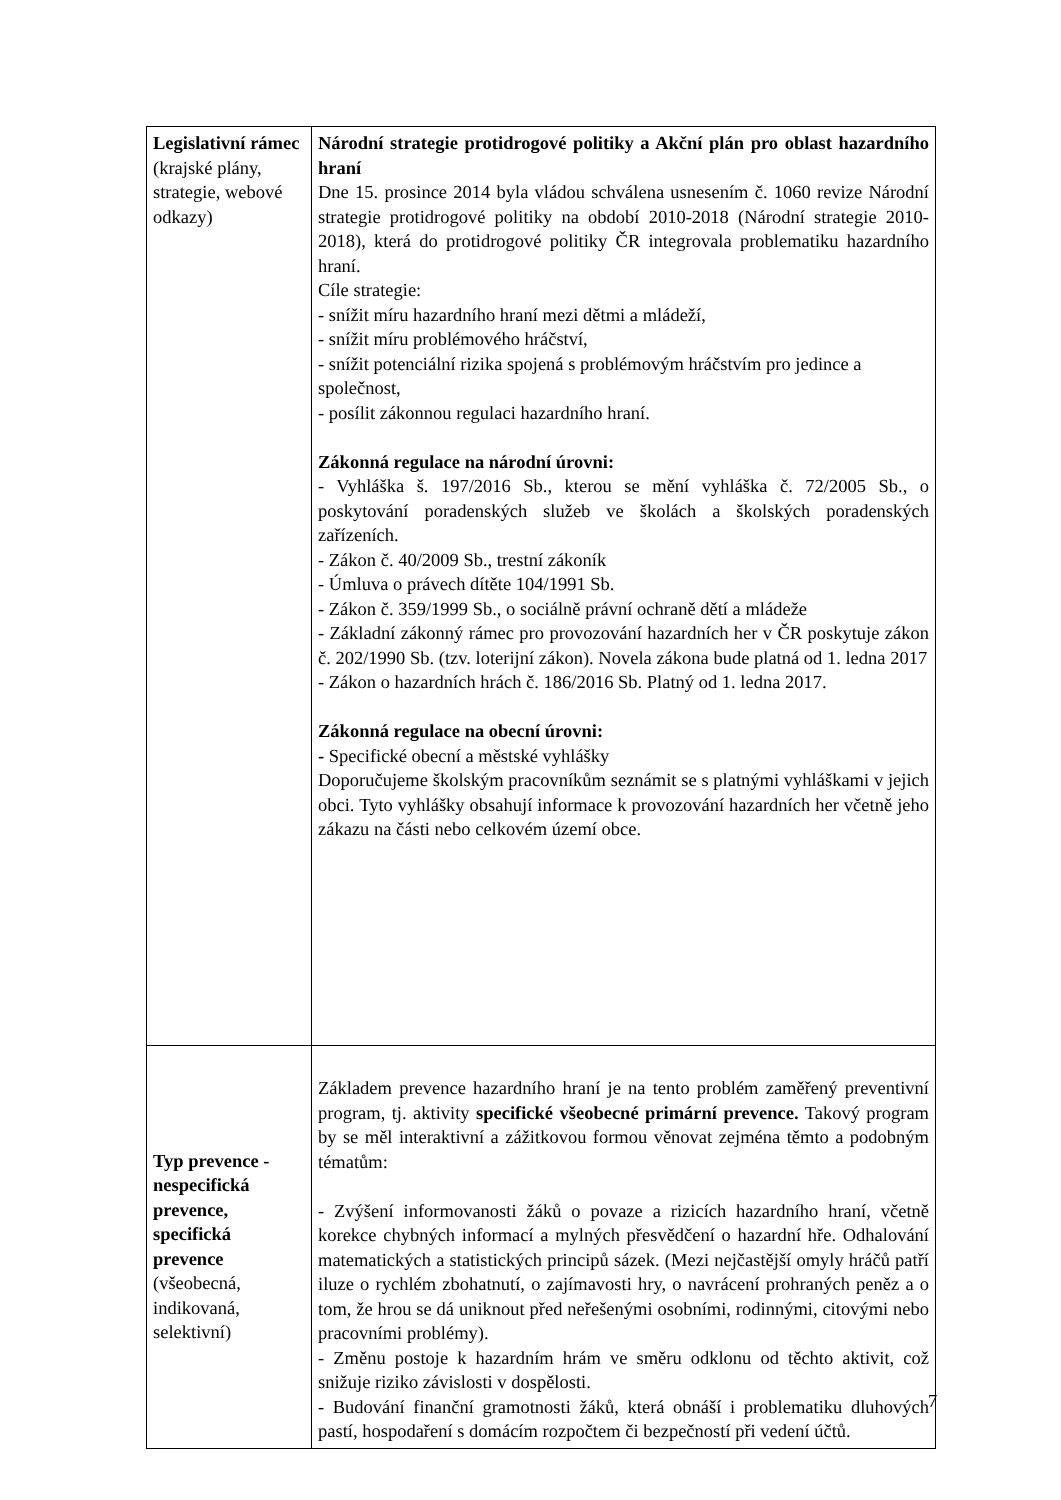| Legislativní rámec (krajské plány, strategie, webové odkazy) | Národní strategie protidrogové politiky a Akční plán pro oblast hazardního hraní Dne 15. prosince 2014 byla vládou schválena usnesením č. 1060 revize Národní strategie protidrogové politiky na období 2010-2018 (Národní strategie 2010-2018), která do protidrogové politiky ČR integrovala problematiku hazardního hraní. Cíle strategie: - snížit míru hazardního hraní mezi dětmi a mládeží, - snížit míru problémového hráčství, - snížit potenciální rizika spojená s problémovým hráčstvím pro jedince a společnost, - posílit zákonnou regulaci hazardního hraní. Zákonná regulace na národní úrovni: - Vyhláška š. 197/2016 Sb., kterou se mění vyhláška č. 72/2005 Sb., o poskytování poradenských služeb ve školách a školských poradenských zařízeních. - Zákon č. 40/2009 Sb., trestní zákoník - Úmluva o právech dítěte 104/1991 Sb. - Zákon č. 359/1999 Sb., o sociálně právní ochraně dětí a mládeže - Základní zákonný rámec pro provozování hazardních her v ČR poskytuje zákon č. 202/1990 Sb. (tzv. loterijní zákon). Novela zákona bude platná od 1. ledna 2017 - Zákon o hazardních hrách č. 186/2016 Sb. Platný od 1. ledna 2017. Zákonná regulace na obecní úrovni: - Specifické obecní a městské vyhlášky Doporučujeme školským pracovníkům seznámit se s platnými vyhláškami v jejich obci. Tyto vyhlášky obsahují informace k provozování hazardních her včetně jeho zákazu na části nebo celkovém území obce. |
| Typ prevence - nespecifická prevence, specifická prevence (všeobecná, indikovaná, selektivní) | Základem prevence hazardního hraní je na tento problém zaměřený preventivní program, tj. aktivity specifické všeobecné primární prevence. Takový program by se měl interaktivní a zážitkovou formou věnovat zejména těmto a podobným tématům: - Zvýšení informovanosti žáků o povaze a rizicích hazardního hraní, včetně korekce chybných informací a mylných přesvědčení o hazardní hře. Odhalování matematických a statistických principů sázek. (Mezi nejčastější omyly hráčů patří iluze o rychlém zbohatnutí, o zajímavosti hry, o navrácení prohraných peněz a o tom, že hrou se dá uniknout před neřešenými osobními, rodinnými, citovými nebo pracovními problémy). - Změnu postoje k hazardním hrám ve směru odklonu od těchto aktivit, což snižuje riziko závislosti v dospělosti. - Budování finanční gramotnosti žáků, která obnáší i problematiku dluhových pastí, hospodaření s domácím rozpočtem či bezpečností při vedení účtů. |
7